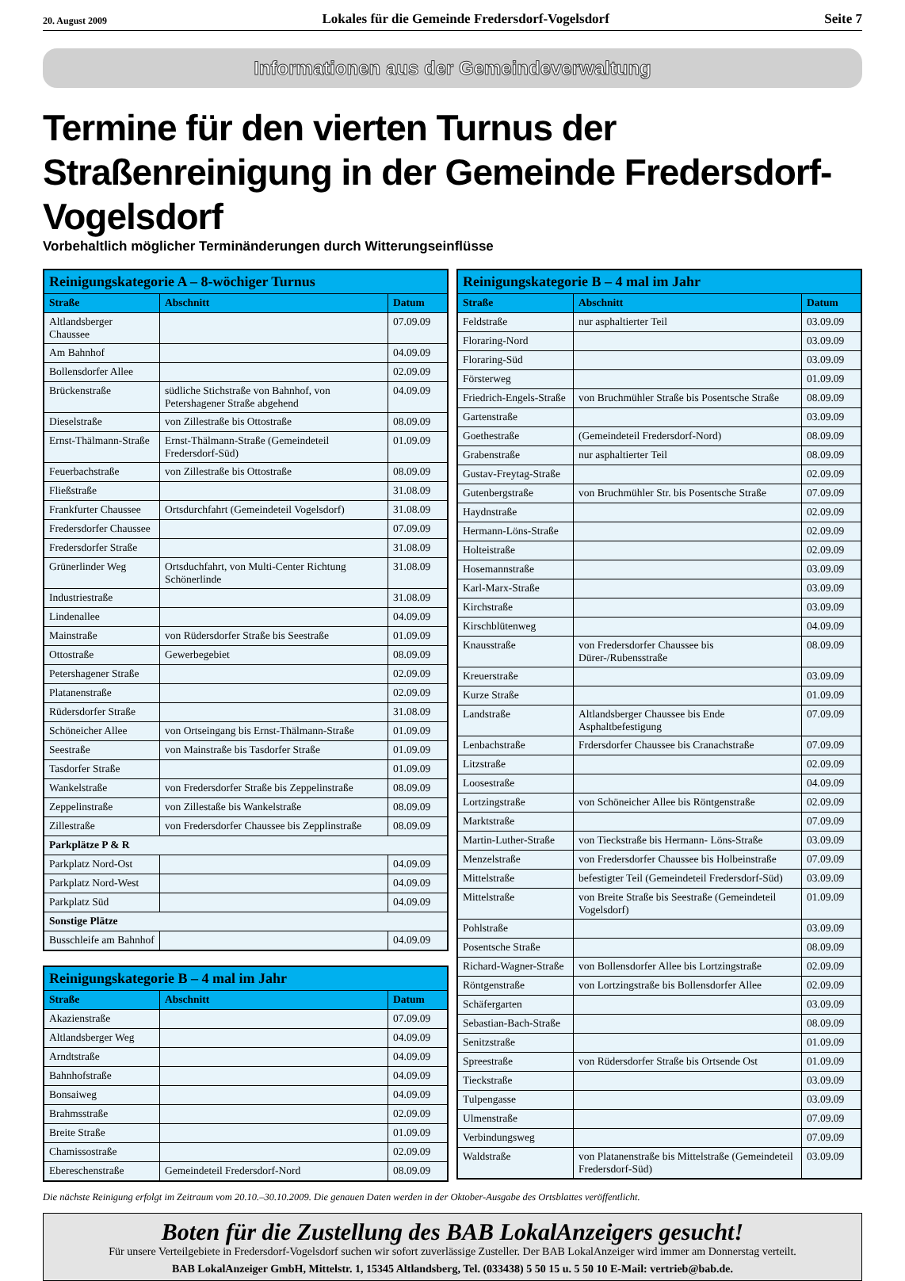20. August 2009 Lokales für die Gemeinde Fredersdorf-Vogelsdorf Seite 7
Informationen aus der Gemeindeverwaltung
Termine für den vierten Turnus der Straßenreinigung in der Gemeinde Fredersdorf-Vogelsdorf
Vorbehaltlich möglicher Terminänderungen durch Witterungseinflüsse
| Reinigungskategorie A – 8-wöchiger Turnus | | |
| --- | --- | --- |
| Straße | Abschnitt | Datum |
| Altlandsberger Chaussee | | 07.09.09 |
| Am Bahnhof | | 04.09.09 |
| Bollensdorfer Allee | | 02.09.09 |
| Brückenstraße | südliche Stichstraße von Bahnhof, von Petershagener Straße abgehend | 04.09.09 |
| Dieselstraße | von Zillestraße bis Ottostraße | 08.09.09 |
| Ernst-Thälmann-Straße | Ernst-Thälmann-Straße (Gemeindeteil Fredersdorf-Süd) | 01.09.09 |
| Feuerbachstraße | von Zillestraße bis Ottostraße | 08.09.09 |
| Fließstraße | | 31.08.09 |
| Frankfurter Chaussee | Ortsdurchfahrt (Gemeindeteil Vogelsdorf) | 31.08.09 |
| Fredersdorfer Chaussee | | 07.09.09 |
| Fredersdorfer Straße | | 31.08.09 |
| Grünerlinder Weg | Ortsduchfahrt, von Multi-Center Richtung Schönerlinde | 31.08.09 |
| Industriestraße | | 31.08.09 |
| Lindenallee | | 04.09.09 |
| Mainstraße | von Rüdersdorfer Straße bis Seestraße | 01.09.09 |
| Ottostraße | Gewerbegebiet | 08.09.09 |
| Petershagener Straße | | 02.09.09 |
| Platanenstraße | | 02.09.09 |
| Rüdersdorfer Straße | | 31.08.09 |
| Schöneicher Allee | von Ortseingang bis Ernst-Thälmann-Straße | 01.09.09 |
| Seestraße | von Mainstraße bis Tasdorfer Straße | 01.09.09 |
| Tasdorfer Straße | | 01.09.09 |
| Wankelstraße | von Fredersdorfer Straße bis Zeppelinstraße | 08.09.09 |
| Zeppelinstraße | von Zillestaße bis Wankelstraße | 08.09.09 |
| Zillestraße | von Fredersdorfer Chaussee bis Zepplinstraße | 08.09.09 |
| Parkplätze P & R | | |
| Parkplatz Nord-Ost | | 04.09.09 |
| Parkplatz Nord-West | | 04.09.09 |
| Parkplatz Süd | | 04.09.09 |
| Sonstige Plätze | | |
| Busschleife am Bahnhof | | 04.09.09 |
| Reinigungskategorie B – 4 mal im Jahr | | |
| --- | --- | --- |
| Straße | Abschnitt | Datum |
| Akazienstraße | | 07.09.09 |
| Altlandsberger Weg | | 04.09.09 |
| Arndtstraße | | 04.09.09 |
| Bahnhofstraße | | 04.09.09 |
| Bonsaiweg | | 04.09.09 |
| Brahmsstraße | | 02.09.09 |
| Breite Straße | | 01.09.09 |
| Chamissostraße | | 02.09.09 |
| Ebereschenstraße | Gemeindeteil Fredersdorf-Nord | 08.09.09 |
| Reinigungskategorie B – 4 mal im Jahr | | |
| --- | --- | --- |
| Straße | Abschnitt | Datum |
| Feldstraße | nur asphaltierter Teil | 03.09.09 |
| Floraring-Nord | | 03.09.09 |
| Floraring-Süd | | 03.09.09 |
| Försterweg | | 01.09.09 |
| Friedrich-Engels-Straße | von Bruchmühler Straße bis Posentsche Straße | 08.09.09 |
| Gartenstraße | | 03.09.09 |
| Goethestraße | (Gemeindeteil Fredersdorf-Nord) | 08.09.09 |
| Grabenstraße | nur asphaltierter Teil | 08.09.09 |
| Gustav-Freytag-Straße | | 02.09.09 |
| Gutenbergstraße | von Bruchmühler Str. bis Posentsche Straße | 07.09.09 |
| Haydnstraße | | 02.09.09 |
| Hermann-Löns-Straße | | 02.09.09 |
| Holteistraße | | 02.09.09 |
| Hosemannstraße | | 03.09.09 |
| Karl-Marx-Straße | | 03.09.09 |
| Kirchstraße | | 03.09.09 |
| Kirschblütenweg | | 04.09.09 |
| Knausstraße | von Fredersdorfer Chaussee bis Dürer-/Rubensstraße | 08.09.09 |
| Kreuerstraße | | 03.09.09 |
| Kurze Straße | | 01.09.09 |
| Landstraße | Altlandsberger Chaussee bis Ende Asphaltbefestigung | 07.09.09 |
| Lenbachstraße | Frdersdorfer Chaussee bis Cranachstraße | 07.09.09 |
| Litzstraße | | 02.09.09 |
| Loosestraße | | 04.09.09 |
| Lortzingstraße | von Schöneicher Allee bis Röntgenstraße | 02.09.09 |
| Marktstraße | | 07.09.09 |
| Martin-Luther-Straße | von Tieckstraße bis Hermann- Löns-Straße | 03.09.09 |
| Menzelstraße | von Fredersdorfer Chaussee bis Holbeinstraße | 07.09.09 |
| Mittelstraße | befestigter Teil (Gemeindeteil Fredersdorf-Süd) | 03.09.09 |
| Mittelstraße | von Breite Straße bis Seestraße (Gemeindeteil Vogelsdorf) | 01.09.09 |
| Pohlstraße | | 03.09.09 |
| Posentsche Straße | | 08.09.09 |
| Richard-Wagner-Straße | von Bollensdorfer Allee bis Lortzingstraße | 02.09.09 |
| Röntgenstraße | von Lortzingstraße bis Bollensdorfer Allee | 02.09.09 |
| Schäfergarten | | 03.09.09 |
| Sebastian-Bach-Straße | | 08.09.09 |
| Senitzstraße | | 01.09.09 |
| Spreestraße | von Rüdersdorfer Straße bis Ortsende Ost | 01.09.09 |
| Tieckstraße | | 03.09.09 |
| Tulpengasse | | 03.09.09 |
| Ulmenstraße | | 07.09.09 |
| Verbindungsweg | | 07.09.09 |
| Waldstraße | von Platanenstraße bis Mittelstraße (Gemeindeteil Fredersdorf-Süd) | 03.09.09 |
Die nächste Reinigung erfolgt im Zeitraum vom 20.10.–30.10.2009. Die genauen Daten werden in der Oktober-Ausgabe des Ortsblattes veröffentlicht.
Boten für die Zustellung des BAB LokalAnzeigers gesucht!
Für unsere Verteilgebiete in Fredersdorf-Vogelsdorf suchen wir sofort zuverlässige Zusteller. Der BAB LokalAnzeiger wird immer am Donnerstag verteilt.
BAB LokalAnzeiger GmbH, Mittelstr. 1, 15345 Altlandsberg, Tel. (033438) 5 50 15 u. 5 50 10 E-Mail: vertrieb@bab.de.